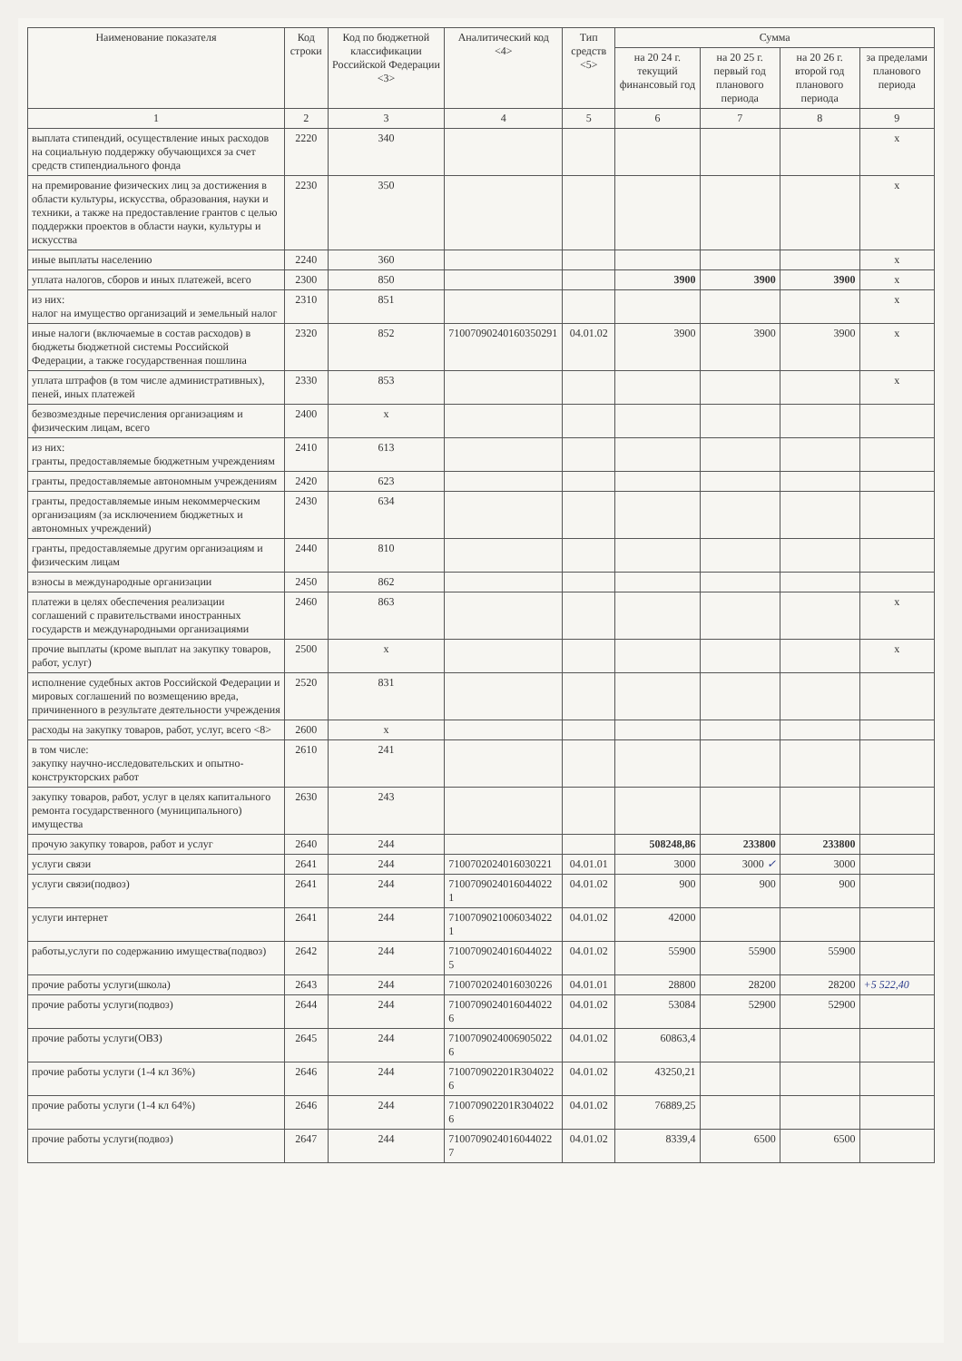| Наименование показателя | Код строки | Код по бюджетной классификации Российской Федерации <3> | Аналитический код <4> | Тип средств <5> | Сумма | | | |
| --- | --- | --- | --- | --- | --- | --- | --- | --- |
| | | | | | на 20 24 г. текущий финансовый год | на 20 25 г. первый год планового периода | на 20 26 г. второй год планового периода | за пределами планового периода |
| 1 | 2 | 3 | 4 | 5 | 6 | 7 | 8 | 9 |
| выплата стипендий, осуществление иных расходов на социальную поддержку обучающихся за счет средств стипендиального фонда | 2220 | 340 | | | | | | x |
| на премирование физических лиц за достижения в области культуры, искусства, образования, науки и техники, а также на предоставление грантов с целью поддержки проектов в области науки, культуры и искусства | 2230 | 350 | | | | | | x |
| иные выплаты населению | 2240 | 360 | | | | | | x |
| уплата налогов, сборов и иных платежей, всего | 2300 | 850 | | | 3900 | 3900 | 3900 | x |
| из них: налог на имущество организаций и земельный налог | 2310 | 851 | | | | | | x |
| иные налоги (включаемые в состав расходов) в бюджеты бюджетной системы Российской Федерации, а также государственная пошлина | 2320 | 852 | 71007090240160350291 | 04.01.02 | 3900 | 3900 | 3900 | x |
| уплата штрафов (в том числе административных), пеней, иных платежей | 2330 | 853 | | | | | | x |
| безвозмездные перечисления организациям и физическим лицам, всего | 2400 | x | | | | | | |
| из них: гранты, предоставляемые бюджетным учреждениям | 2410 | 613 | | | | | | |
| гранты, предоставляемые автономным учреждениям | 2420 | 623 | | | | | | |
| гранты, предоставляемые иным некоммерческим организациям (за исключением бюджетных и автономных учреждений) | 2430 | 634 | | | | | | |
| гранты, предоставляемые другим организациям и физическим лицам | 2440 | 810 | | | | | | |
| взносы в международные организации | 2450 | 862 | | | | | | |
| платежи в целях обеспечения реализации соглашений с правительствами иностранных государств и международными организациями | 2460 | 863 | | | | | | x |
| прочие выплаты (кроме выплат на закупку товаров, работ, услуг) | 2500 | x | | | | | | x |
| исполнение судебных актов Российской Федерации и мировых соглашений по возмещению вреда, причиненного в результате деятельности учреждения | 2520 | 831 | | | | | | |
| расходы на закупку товаров, работ, услуг, всего <8> | 2600 | x | | | | | | |
| в том числе: закупку научно-исследовательских и опытно-конструкторских работ | 2610 | 241 | | | | | | |
| закупку товаров, работ, услуг в целях капитального ремонта государственного (муниципального) имущества | 2630 | 243 | | | | | | |
| прочую закупку товаров, работ и услуг | 2640 | 244 | | | 508248,86 | 233800 | 233800 | |
| услуги связи | 2641 | 244 | 7100702024016030221 | 04.01.01 | 3000 | 3000 ✓ | 3000 | |
| услуги связи(подвоз) | 2641 | 244 | 7100709024016044022 1 | 04.01.02 | 900 | 900 | 900 | |
| услуги интернет | 2641 | 244 | 7100709021006034022 1 | 04.01.02 | 42000 | | | |
| работы,услуги по содержанию имущества(подвоз) | 2642 | 244 | 7100709024016044022 5 | 04.01.02 | 55900 | 55900 | 55900 | |
| прочие работы услуги(школа) | 2643 | 244 | 7100702024016030226 | 04.01.01 | 28800 | 28200 | 28200 | +5 522,40 |
| прочие работы услуги(подвоз) | 2644 | 244 | 7100709024016044022 6 | 04.01.02 | 53084 | 52900 | 52900 | |
| прочие работы услуги(ОВЗ) | 2645 | 244 | 7100709024006905022 6 | 04.01.02 | 60863,4 | | | |
| прочие работы услуги (1-4 кл 36%) | 2646 | 244 | 710070902201R304022 6 | 04.01.02 | 43250,21 | | | |
| прочие работы услуги (1-4 кл 64%) | 2646 | 244 | 710070902201R304022 6 | 04.01.02 | 76889,25 | | | |
| прочие работы услуги(подвоз) | 2647 | 244 | 7100709024016044022 7 | 04.01.02 | 8339,4 | 6500 | 6500 | |